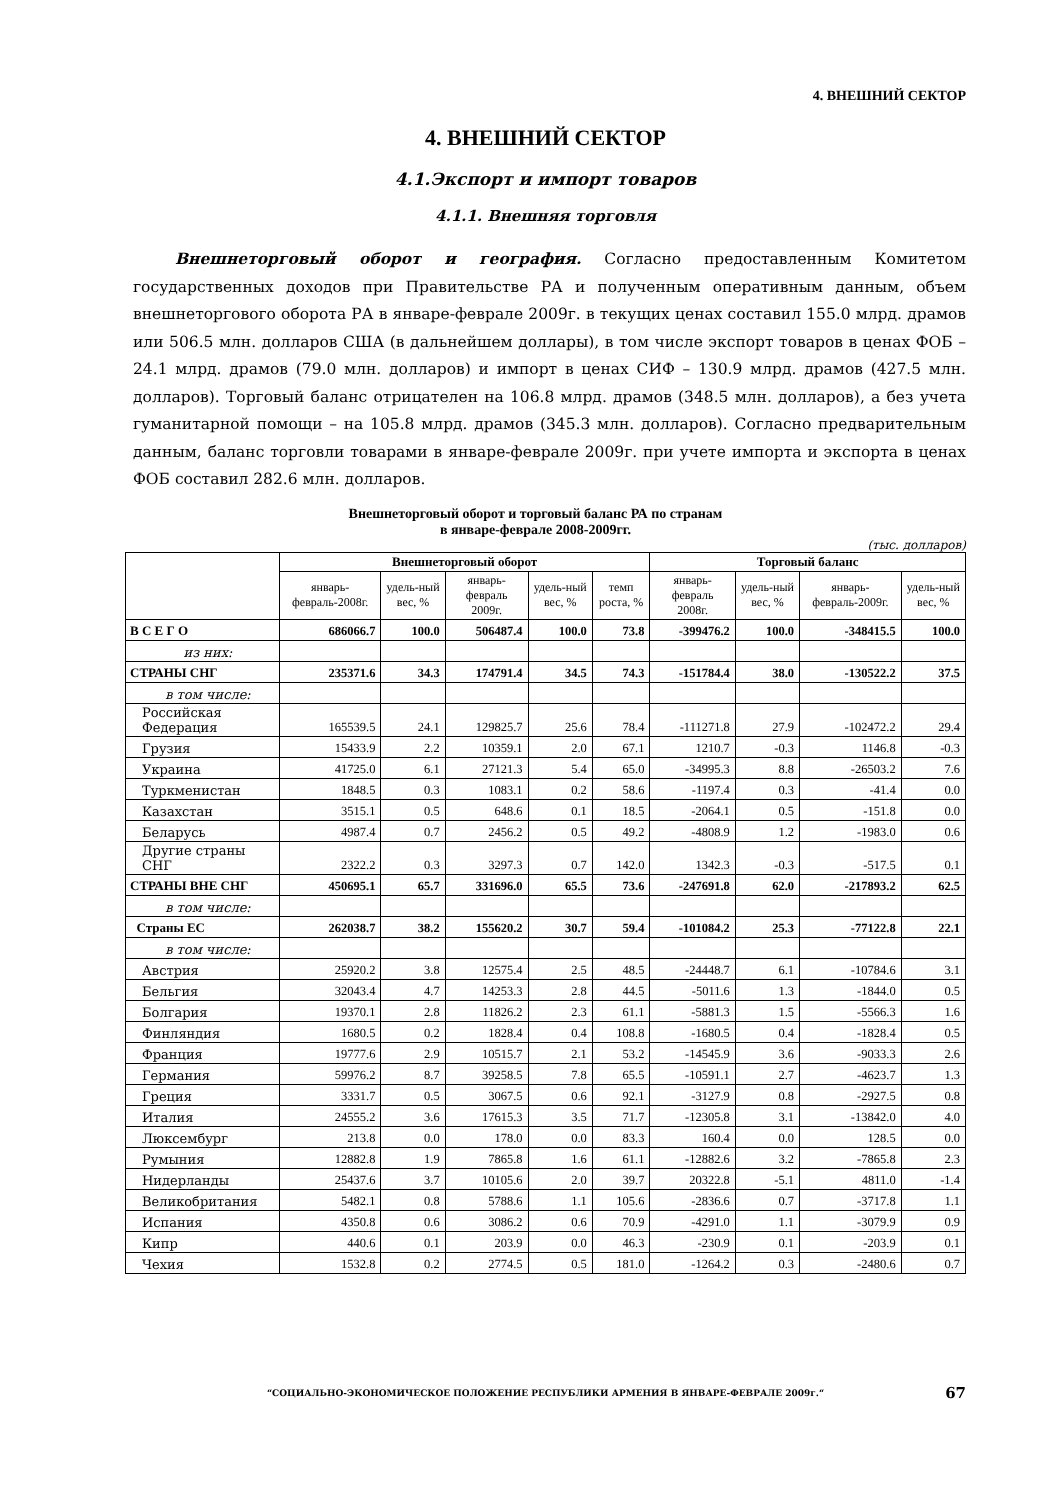4. ВНЕШНИЙ СЕКТОР
4. ВНЕШНИЙ СЕКТОР
4.1.Экспорт и импорт товаров
4.1.1. Внешняя торговля
Внешнеторговый оборот и география. Согласно предоставленным Комитетом государственных доходов при Правительстве РА и полученным оперативным данным, объем внешнеторгового оборота РА в январе-феврале 2009г. в текущих ценах составил 155.0 млрд. драмов или 506.5 млн. долларов США (в дальнейшем доллары), в том числе экспорт товаров в ценах ФОБ – 24.1 млрд. драмов (79.0 млн. долларов) и импорт в ценах СИФ – 130.9 млрд. драмов (427.5 млн. долларов). Торговый баланс отрицателен на 106.8 млрд. драмов (348.5 млн. долларов), а без учета гуманитарной помощи – на 105.8 млрд. драмов (345.3 млн. долларов). Согласно предварительным данным, баланс торговли товарами в январе-феврале 2009г. при учете импорта и экспорта в ценах ФОБ составил 282.6 млн. долларов.
Внешнеторговый оборот и торговый баланс РА по странам
в январе-феврале 2008-2009гг.
(тыс. долларов)
| | Внешнеторговый оборот | | | | | Торговый баланс | | | |
| --- | --- | --- | --- | --- | --- | --- | --- | --- | --- |
| | январь-февраль-2008г. | удель-ный вес, % | январь-февраль 2009г. | удель-ный вес, % | темп роста, % | январь-февраль 2008г. | удель-ный вес, % | январь-февраль-2009г. | удель-ный вес, % |
| В С Е Г О | 686066.7 | 100.0 | 506487.4 | 100.0 | 73.8 | -399476.2 | 100.0 | -348415.5 | 100.0 |
| из них: | | | | | | | | | |
| СТРАНЫ СНГ | 235371.6 | 34.3 | 174791.4 | 34.5 | 74.3 | -151784.4 | 38.0 | -130522.2 | 37.5 |
| в том числе: | | | | | | | | | |
| Российская Федерация | 165539.5 | 24.1 | 129825.7 | 25.6 | 78.4 | -111271.8 | 27.9 | -102472.2 | 29.4 |
| Грузия | 15433.9 | 2.2 | 10359.1 | 2.0 | 67.1 | 1210.7 | -0.3 | 1146.8 | -0.3 |
| Украина | 41725.0 | 6.1 | 27121.3 | 5.4 | 65.0 | -34995.3 | 8.8 | -26503.2 | 7.6 |
| Туркменистан | 1848.5 | 0.3 | 1083.1 | 0.2 | 58.6 | -1197.4 | 0.3 | -41.4 | 0.0 |
| Казахстан | 3515.1 | 0.5 | 648.6 | 0.1 | 18.5 | -2064.1 | 0.5 | -151.8 | 0.0 |
| Беларусь | 4987.4 | 0.7 | 2456.2 | 0.5 | 49.2 | -4808.9 | 1.2 | -1983.0 | 0.6 |
| Другие страны СНГ | 2322.2 | 0.3 | 3297.3 | 0.7 | 142.0 | 1342.3 | -0.3 | -517.5 | 0.1 |
| СТРАНЫ ВНЕ СНГ | 450695.1 | 65.7 | 331696.0 | 65.5 | 73.6 | -247691.8 | 62.0 | -217893.2 | 62.5 |
| в том числе: | | | | | | | | | |
| Страны ЕС | 262038.7 | 38.2 | 155620.2 | 30.7 | 59.4 | -101084.2 | 25.3 | -77122.8 | 22.1 |
| в том числе: | | | | | | | | | |
| Австрия | 25920.2 | 3.8 | 12575.4 | 2.5 | 48.5 | -24448.7 | 6.1 | -10784.6 | 3.1 |
| Бельгия | 32043.4 | 4.7 | 14253.3 | 2.8 | 44.5 | -5011.6 | 1.3 | -1844.0 | 0.5 |
| Болгария | 19370.1 | 2.8 | 11826.2 | 2.3 | 61.1 | -5881.3 | 1.5 | -5566.3 | 1.6 |
| Финляндия | 1680.5 | 0.2 | 1828.4 | 0.4 | 108.8 | -1680.5 | 0.4 | -1828.4 | 0.5 |
| Франция | 19777.6 | 2.9 | 10515.7 | 2.1 | 53.2 | -14545.9 | 3.6 | -9033.3 | 2.6 |
| Германия | 59976.2 | 8.7 | 39258.5 | 7.8 | 65.5 | -10591.1 | 2.7 | -4623.7 | 1.3 |
| Греция | 3331.7 | 0.5 | 3067.5 | 0.6 | 92.1 | -3127.9 | 0.8 | -2927.5 | 0.8 |
| Италия | 24555.2 | 3.6 | 17615.3 | 3.5 | 71.7 | -12305.8 | 3.1 | -13842.0 | 4.0 |
| Люксембург | 213.8 | 0.0 | 178.0 | 0.0 | 83.3 | 160.4 | 0.0 | 128.5 | 0.0 |
| Румыния | 12882.8 | 1.9 | 7865.8 | 1.6 | 61.1 | -12882.6 | 3.2 | -7865.8 | 2.3 |
| Нидерланды | 25437.6 | 3.7 | 10105.6 | 2.0 | 39.7 | 20322.8 | -5.1 | 4811.0 | -1.4 |
| Великобритания | 5482.1 | 0.8 | 5788.6 | 1.1 | 105.6 | -2836.6 | 0.7 | -3717.8 | 1.1 |
| Испания | 4350.8 | 0.6 | 3086.2 | 0.6 | 70.9 | -4291.0 | 1.1 | -3079.9 | 0.9 |
| Кипр | 440.6 | 0.1 | 203.9 | 0.0 | 46.3 | -230.9 | 0.1 | -203.9 | 0.1 |
| Чехия | 1532.8 | 0.2 | 2774.5 | 0.5 | 181.0 | -1264.2 | 0.3 | -2480.6 | 0.7 |
“СОЦИАЛЬНО-ЭКОНОМИЧЕСКОЕ ПОЛОЖЕНИЕ РЕСПУБЛИКИ АРМЕНИЯ В ЯНВАРЕ-ФЕВРАЛЕ 2009г.“ 67